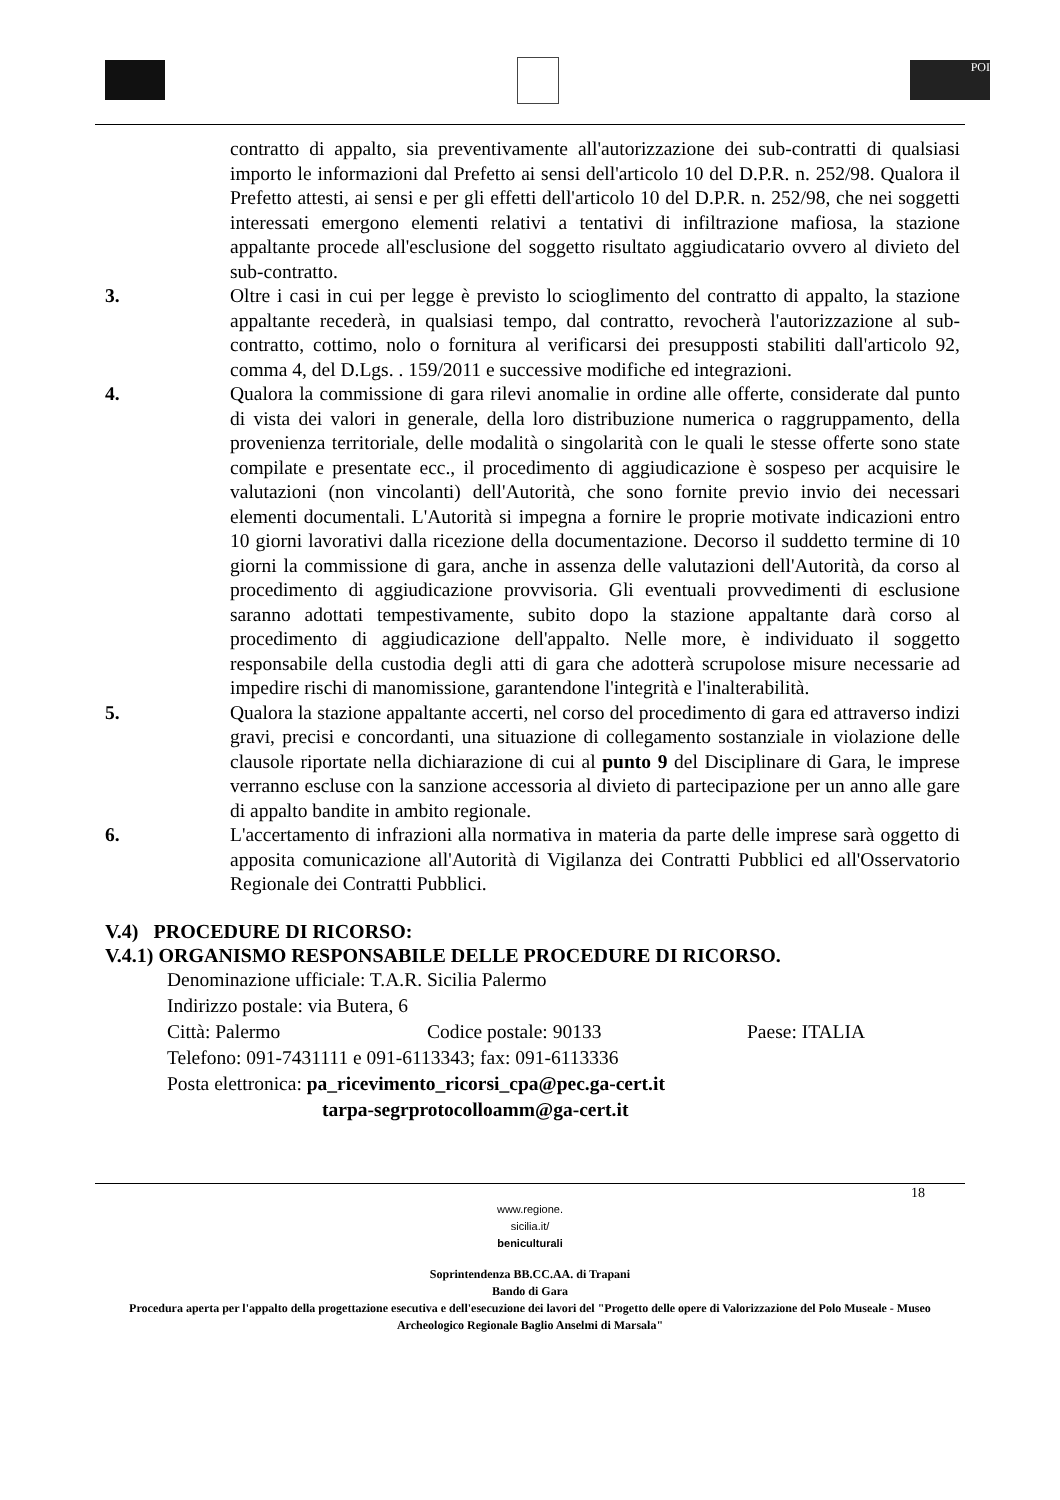POI
contratto di appalto, sia preventivamente all'autorizzazione dei sub-contratti di qualsiasi importo le informazioni dal Prefetto ai sensi dell'articolo 10 del D.P.R. n. 252/98. Qualora il Prefetto attesti, ai sensi e per gli effetti dell'articolo 10 del D.P.R. n. 252/98, che nei soggetti interessati emergono elementi relativi a tentativi di infiltrazione mafiosa, la stazione appaltante procede all'esclusione del soggetto risultato aggiudicatario ovvero al divieto del sub-contratto.
3. Oltre i casi in cui per legge è previsto lo scioglimento del contratto di appalto, la stazione appaltante recederà, in qualsiasi tempo, dal contratto, revocherà l'autorizzazione al sub-contratto, cottimo, nolo o fornitura al verificarsi dei presupposti stabiliti dall'articolo 92, comma 4, del D.Lgs. . 159/2011 e successive modifiche ed integrazioni.
4. Qualora la commissione di gara rilevi anomalie in ordine alle offerte, considerate dal punto di vista dei valori in generale, della loro distribuzione numerica o raggruppamento, della provenienza territoriale, delle modalità o singolarità con le quali le stesse offerte sono state compilate e presentate ecc., il procedimento di aggiudicazione è sospeso per acquisire le valutazioni (non vincolanti) dell'Autorità, che sono fornite previo invio dei necessari elementi documentali. L'Autorità si impegna a fornire le proprie motivate indicazioni entro 10 giorni lavorativi dalla ricezione della documentazione. Decorso il suddetto termine di 10 giorni la commissione di gara, anche in assenza delle valutazioni dell'Autorità, da corso al procedimento di aggiudicazione provvisoria. Gli eventuali provvedimenti di esclusione saranno adottati tempestivamente, subito dopo la stazione appaltante darà corso al procedimento di aggiudicazione dell'appalto. Nelle more, è individuato il soggetto responsabile della custodia degli atti di gara che adotterà scrupolose misure necessarie ad impedire rischi di manomissione, garantendone l'integrità e l'inalterabilità.
5. Qualora la stazione appaltante accerti, nel corso del procedimento di gara ed attraverso indizi gravi, precisi e concordanti, una situazione di collegamento sostanziale in violazione delle clausole riportate nella dichiarazione di cui al punto 9 del Disciplinare di Gara, le imprese verranno escluse con la sanzione accessoria al divieto di partecipazione per un anno alle gare di appalto bandite in ambito regionale.
6. L'accertamento di infrazioni alla normativa in materia da parte delle imprese sarà oggetto di apposita comunicazione all'Autorità di Vigilanza dei Contratti Pubblici ed all'Osservatorio Regionale dei Contratti Pubblici.
V.4) PROCEDURE DI RICORSO:
V.4.1) ORGANISMO RESPONSABILE DELLE PROCEDURE DI RICORSO.
Denominazione ufficiale: T.A.R. Sicilia Palermo
Indirizzo postale: via Butera, 6
Città: Palermo Codice postale: 90133 Paese: ITALIA
Telefono: 091-7431111 e 091-6113343; fax: 091-6113336
Posta elettronica: pa_ricevimento_ricorsi_cpa@pec.ga-cert.it
tarpa-segrprotocolloamm@ga-cert.it
18
www.regione.
sicilia.it/
beniculturali
Soprintendenza BB.CC.AA. di Trapani
Bando di Gara
Procedura aperta per l'appalto della progettazione esecutiva e dell'esecuzione dei lavori del "Progetto delle opere di Valorizzazione del Polo Museale - Museo Archeologico Regionale Baglio Anselmi di Marsala"